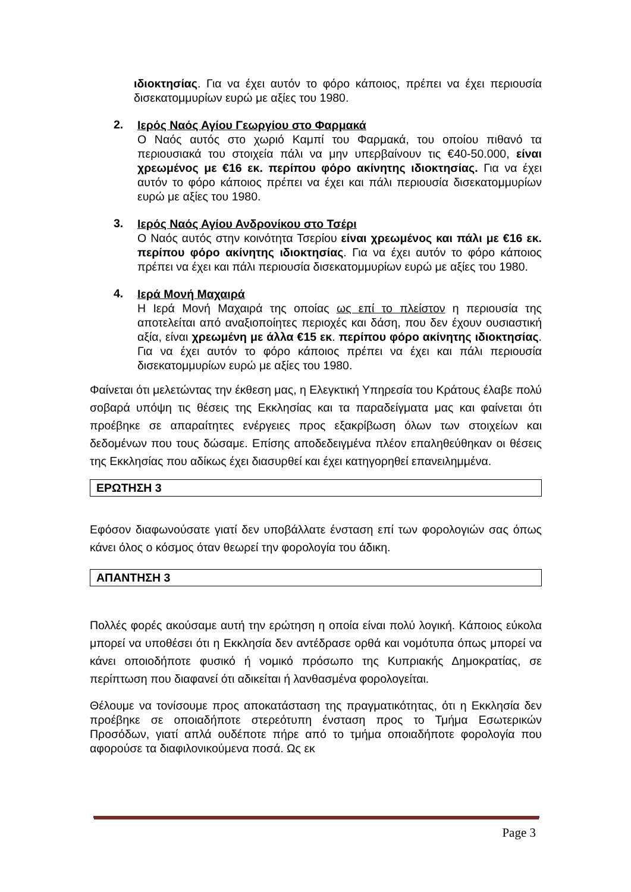ιδιοκτησίας. Για να έχει αυτόν το φόρο κάποιος, πρέπει να έχει περιουσία δισεκατομμυρίων ευρώ με αξίες του 1980.
2.
Ιερός Ναός Αγίου Γεωργίου στο Φαρμακά
Ο Ναός αυτός στο χωριό Καμπί του Φαρμακά, του οποίου πιθανό τα περιουσιακά του στοιχεία πάλι να μην υπερβαίνουν τις €40-50.000, είναι χρεωμένος με €16 εκ. περίπου φόρο ακίνητης ιδιοκτησίας. Για να έχει αυτόν το φόρο κάποιος πρέπει να έχει και πάλι περιουσία δισεκατομμυρίων ευρώ με αξίες του 1980.
3.
Ιερός Ναός Αγίου Ανδρονίκου στο Τσέρι
Ο Ναός αυτός στην κοινότητα Τσερίου είναι χρεωμένος και πάλι με €16 εκ. περίπου φόρο ακίνητης ιδιοκτησίας. Για να έχει αυτόν το φόρο κάποιος πρέπει να έχει και πάλι περιουσία δισεκατομμυρίων ευρώ με αξίες του 1980.
4.
Ιερά Μονή Μαχαιρά
Η Ιερά Μονή Μαχαιρά της οποίας ως επί το πλείστον η περιουσία της αποτελείται από αναξιοποίητες περιοχές και δάση, που δεν έχουν ουσιαστική αξία, είναι χρεωμένη με άλλα €15 εκ. περίπου φόρο ακίνητης ιδιοκτησίας. Για να έχει αυτόν το φόρο κάποιος πρέπει να έχει και πάλι περιουσία δισεκατομμυρίων ευρώ με αξίες του 1980.
Φαίνεται ότι μελετώντας την έκθεση μας, η Ελεγκτική Υπηρεσία του Κράτους έλαβε πολύ σοβαρά υπόψη τις θέσεις της Εκκλησίας και τα παραδείγματα μας και φαίνεται ότι προέβηκε σε απαραίτητες ενέργειες προς εξακρίβωση όλων των στοιχείων και δεδομένων που τους δώσαμε. Επίσης αποδεδειγμένα πλέον επαληθεύθηκαν οι θέσεις της Εκκλησίας που αδίκως έχει διασυρθεί και έχει κατηγορηθεί επανειλημμένα.
ΕΡΩΤΗΣΗ 3
Εφόσον διαφωνούσατε γιατί δεν υποβάλλατε ένσταση επί των φορολογιών σας όπως κάνει όλος ο κόσμος όταν θεωρεί την φορολογία του άδικη.
ΑΠΑΝΤΗΣΗ 3
Πολλές φορές ακούσαμε αυτή την ερώτηση η οποία είναι πολύ λογική. Κάποιος εύκολα μπορεί να υποθέσει ότι η Εκκλησία δεν αντέδρασε ορθά και νομότυπα όπως μπορεί να κάνει οποιοδήποτε φυσικό ή νομικό πρόσωπο της Κυπριακής Δημοκρατίας, σε περίπτωση που διαφανεί ότι αδικείται ή λανθασμένα φορολογείται.
Θέλουμε να τονίσουμε προς αποκατάσταση της πραγματικότητας, ότι η Εκκλησία δεν προέβηκε σε οποιαδήποτε στερεότυπη ένσταση προς το Τμήμα Εσωτερικών Προσόδων, γιατί απλά ουδέποτε πήρε από το τμήμα οποιαδήποτε φορολογία που αφορούσε τα διαφιλονικούμενα ποσά. Ως εκ
Page 3